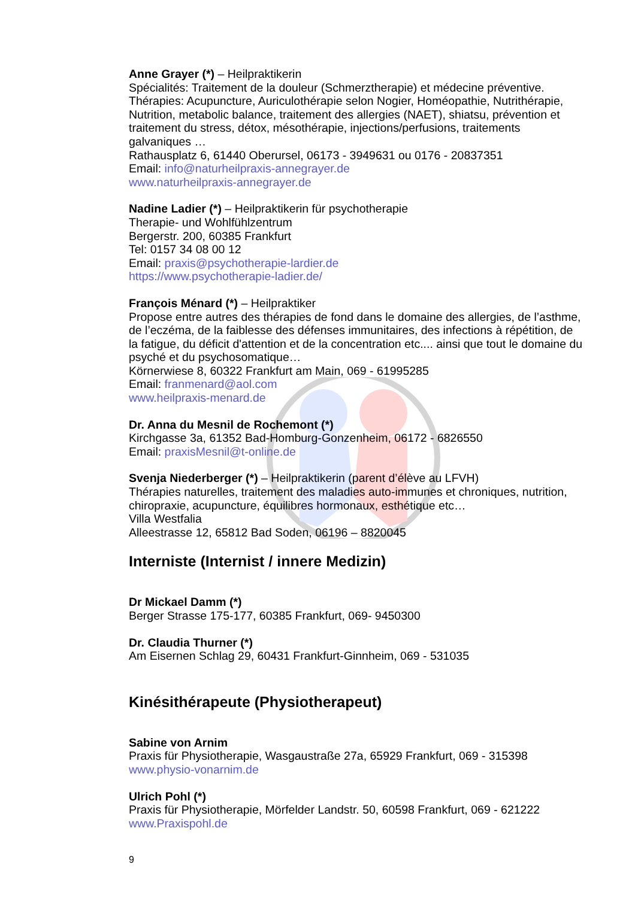Anne Grayer (*) – Heilpraktikerin
Spécialités: Traitement de la douleur (Schmerztherapie) et médecine préventive.
Thérapies: Acupuncture, Auriculothérapie selon Nogier, Homéopathie, Nutrithérapie, Nutrition, metabolic balance, traitement des allergies (NAET), shiatsu, prévention et traitement du stress, détox, mésothérapie, injections/perfusions, traitements galvaniques …
Rathausplatz 6, 61440 Oberursel, 06173 - 3949631 ou 0176 - 20837351
Email: info@naturheilpraxis-annegrayer.de
www.naturheilpraxis-annegrayer.de
Nadine Ladier (*) – Heilpraktikerin für psychotherapie
Therapie- und Wohlfühlzentrum
Bergerstr. 200, 60385 Frankfurt
Tel: 0157 34 08 00 12
Email: praxis@psychotherapie-lardier.de
https://www.psychotherapie-ladier.de/
François Ménard (*) – Heilpraktiker
Propose entre autres des thérapies de fond dans le domaine des allergies, de l’asthme, de l’eczéma, de la faiblesse des défenses immunitaires, des infections à répétition, de la fatigue, du déficit d'attention et de la concentration etc.... ainsi que tout le domaine du psyché et du psychosomatique…
Körnerwiese 8, 60322 Frankfurt am Main, 069 - 61995285
Email: franmenard@aol.com
www.heilpraxis-menard.de
Dr. Anna du Mesnil de Rochemont (*)
Kirchgasse 3a, 61352 Bad-Homburg-Gonzenheim, 06172 - 6826550
Email: praxisMesnil@t-online.de
Svenja Niederberger (*) – Heilpraktikerin (parent d’élève au LFVH)
Thérapies naturelles, traitement des maladies auto-immunes et chroniques, nutrition, chiropraxie, acupuncture, équilibres hormonaux, esthétique etc…
Villa Westfalia
Alleestrasse 12, 65812 Bad Soden, 06196 – 8820045
Interniste (Internist / innere Medizin)
Dr Mickael Damm (*)
Berger Strasse 175-177, 60385 Frankfurt, 069- 9450300
Dr. Claudia Thurner (*)
Am Eisernen Schlag 29, 60431 Frankfurt-Ginnheim, 069 - 531035
Kinésithérapeute (Physiotherapeut)
Sabine von Arnim
Praxis für Physiotherapie, Wasgaustraße 27a, 65929 Frankfurt, 069 - 315398
www.physio-vonarnim.de
Ulrich Pohl (*)
Praxis für Physiotherapie, Mörfelder Landstr. 50, 60598 Frankfurt, 069 - 621222
www.Praxispohl.de
9